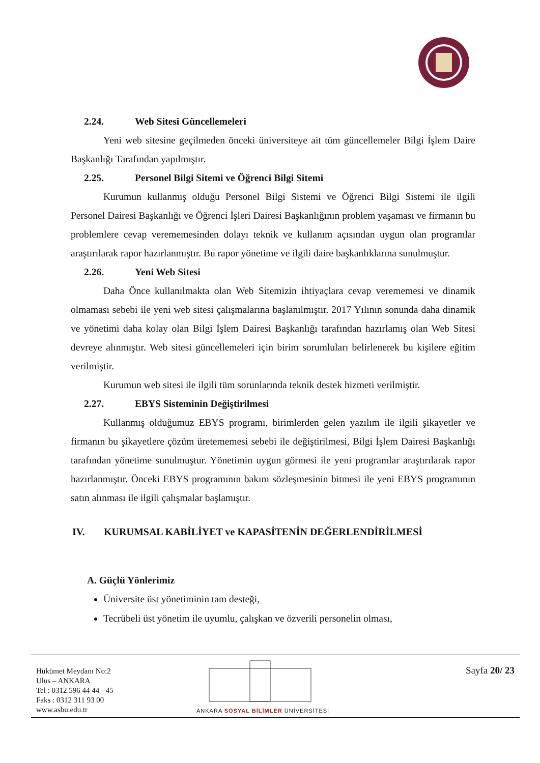2.24. Web Sitesi Güncellemeleri
Yeni web sitesine geçilmeden önceki üniversiteye ait tüm güncellemeler Bilgi İşlem Daire Başkanlığı Tarafından yapılmıştır.
2.25. Personel Bilgi Sitemi ve Öğrenci Bilgi Sitemi
Kurumun kullanmış olduğu Personel Bilgi Sistemi ve Öğrenci Bilgi Sistemi ile ilgili Personel Dairesi Başkanlığı ve Öğrenci İşleri Dairesi Başkanlığının problem yaşaması ve firmanın bu problemlere cevap verememesinden dolayı teknik ve kullanım açısından uygun olan programlar araştırılarak rapor hazırlanmıştır. Bu rapor yönetime ve ilgili daire başkanlıklarına sunulmuştur.
2.26. Yeni Web Sitesi
Daha Önce kullanılmakta olan Web Sitemizin ihtiyaçlara cevap verememesi ve dinamik olmaması sebebi ile yeni web sitesi çalışmalarına başlanılmıştır. 2017 Yılının sonunda daha dinamik ve yönetimi daha kolay olan Bilgi İşlem Dairesi Başkanlığı tarafından hazırlamış olan Web Sitesi devreye alınmıştır. Web sitesi güncellemeleri için birim sorumluları belirlenerek bu kişilere eğitim verilmiştir.
Kurumun web sitesi ile ilgili tüm sorunlarında teknik destek hizmeti verilmiştir.
2.27. EBYS Sisteminin Değiştirilmesi
Kullanmış olduğumuz EBYS programı, birimlerden gelen yazılım ile ilgili şikayetler ve firmanın bu şikayetlere çözüm üretememesi sebebi ile değiştirilmesi, Bilgi İşlem Dairesi Başkanlığı tarafından yönetime sunulmuştur. Yönetimin uygun görmesi ile yeni programlar araştırılarak rapor hazırlanmıştır. Önceki EBYS programının bakım sözleşmesinin bitmesi ile yeni EBYS programının satın alınması ile ilgili çalışmalar başlamıştır.
IV. KURUMSAL KABİLİYET ve KAPASİTENİN DEĞERLENDİRİLMESİ
A. Güçlü Yönlerimiz
Üniversite üst yönetiminin tam desteği,
Tecrübeli üst yönetim ile uyumlu, çalışkan ve özverili personelin olması,
Hükümet Meydanı No:2
Ulus – ANKARA
Tel : 0312 596 44 44 - 45
Faks : 0312 311 93 00
www.asbu.edu.tr
ANKARA SOSYAL BİLİMLER ÜNİVERSİTESİ
Sayfa 20/ 23